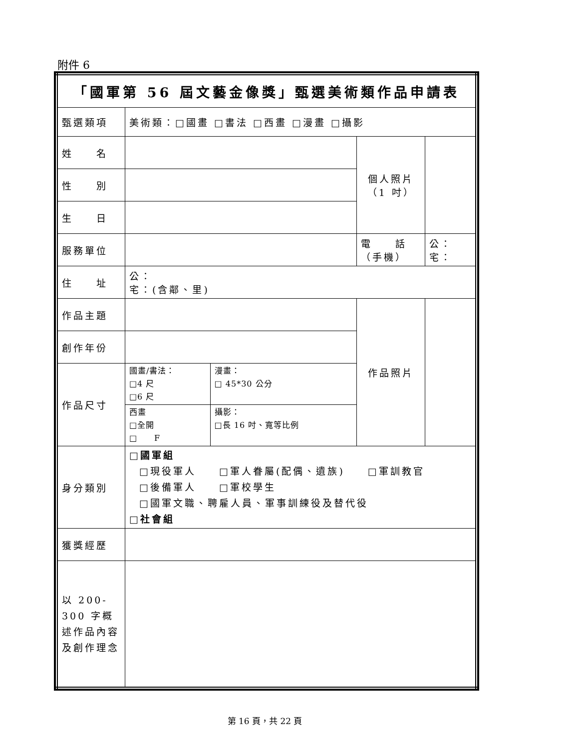附件 6
| 「國軍第 56 屆文藝金像獎」甄選美術類作品申請表 | | | | |
| 甄選類項 | 美術類：□國畫 □書法 □西畫 □漫畫 □攝影 | | | |
| 姓 名 | | | 個人照片 （1 吋） | |
| 性 別 | | | | |
| 生 日 | | | | |
| 服務單位 | | | 電 話 （手機） | 公： 宅： |
| 住 址 | 公： 宅：(含鄰、里) | | | |
| 作品主題 | | | 作品照片 | |
| 創作年份 | | | | |
| 作品尺寸 | 國畫/書法： □4 尺 □6 尺 | 漫畫： □ 45*30 公分 | | |
| | 西畫 □全開 □ F | 攝影： □長 16 吋、寬等比例 | | |
| 身分類別 | □國軍組 □現役軍人 □軍人眷屬(配偶、遺族) □軍訓教官 □後備軍人 □軍校學生 □國軍文職、聘雇人員、軍事訓練役及替代役 □社會組 | | | |
| 獲獎經歷 | | | | |
| 以 200-300 字概述作品內容及創作理念 | | | | |
第 16 頁，共 22 頁